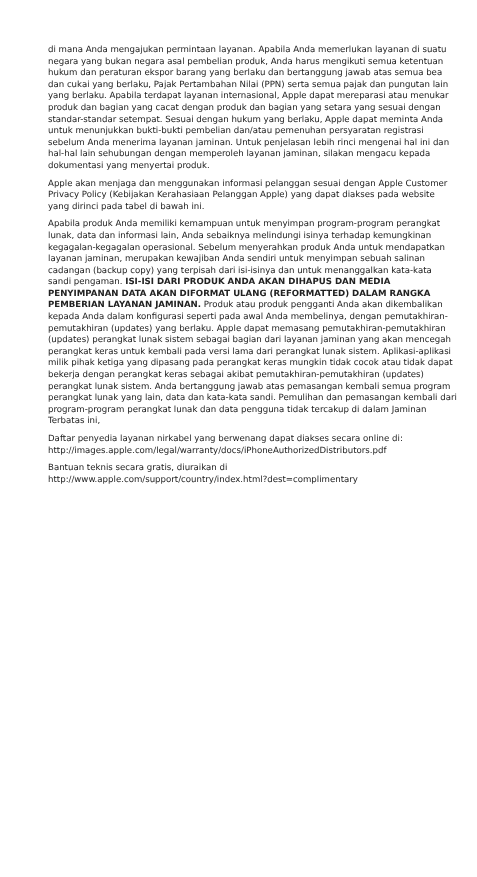di mana Anda mengajukan permintaan layanan. Apabila Anda memerlukan layanan di suatu negara yang bukan negara asal pembelian produk, Anda harus mengikuti semua ketentuan hukum dan peraturan ekspor barang yang berlaku dan bertanggung jawab atas semua bea dan cukai yang berlaku, Pajak Pertambahan Nilai (PPN) serta semua pajak dan pungutan lain yang berlaku. Apabila terdapat layanan internasional, Apple dapat mereparasi atau menukar produk dan bagian yang cacat dengan produk dan bagian yang setara yang sesuai dengan standar-standar setempat. Sesuai dengan hukum yang berlaku, Apple dapat meminta Anda untuk menunjukkan bukti-bukti pembelian dan/atau pemenuhan persyaratan registrasi sebelum Anda menerima layanan jaminan. Untuk penjelasan lebih rinci mengenai hal ini dan hal-hal lain sehubungan dengan memperoleh layanan jaminan, silakan mengacu kepada dokumentasi yang menyertai produk.
Apple akan menjaga dan menggunakan informasi pelanggan sesuai dengan Apple Customer Privacy Policy (Kebijakan Kerahasiaan Pelanggan Apple) yang dapat diakses pada website yang dirinci pada tabel di bawah ini.
Apabila produk Anda memiliki kemampuan untuk menyimpan program-program perangkat lunak, data dan informasi lain, Anda sebaiknya melindungi isinya terhadap kemungkinan kegagalan-kegagalan operasional. Sebelum menyerahkan produk Anda untuk mendapatkan layanan jaminan, merupakan kewajiban Anda sendiri untuk menyimpan sebuah salinan cadangan (backup copy) yang terpisah dari isi-isinya dan untuk menanggalkan kata-kata sandi pengaman. ISI-ISI DARI PRODUK ANDA AKAN DIHAPUS DAN MEDIA PENYIMPANAN DATA AKAN DIFORMAT ULANG (REFORMATTED) DALAM RANGKA PEMBERIAN LAYANAN JAMINAN. Produk atau produk pengganti Anda akan dikembalikan kepada Anda dalam konfigurasi seperti pada awal Anda membelinya, dengan pemutakhiran-pemutakhiran (updates) yang berlaku. Apple dapat memasang pemutakhiran-pemutakhiran (updates) perangkat lunak sistem sebagai bagian dari layanan jaminan yang akan mencegah perangkat keras untuk kembali pada versi lama dari perangkat lunak sistem. Aplikasi-aplikasi milik pihak ketiga yang dipasang pada perangkat keras mungkin tidak cocok atau tidak dapat bekerja dengan perangkat keras sebagai akibat pemutakhiran-pemutakhiran (updates) perangkat lunak sistem. Anda bertanggung jawab atas pemasangan kembali semua program perangkat lunak yang lain, data dan kata-kata sandi. Pemulihan dan pemasangan kembali dari program-program perangkat lunak dan data pengguna tidak tercakup di dalam Jaminan Terbatas ini,
Daftar penyedia layanan nirkabel yang berwenang dapat diakses secara online di:
http://images.apple.com/legal/warranty/docs/iPhoneAuthorizedDistributors.pdf
Bantuan teknis secara gratis, diuraikan di
http://www.apple.com/support/country/index.html?dest=complimentary